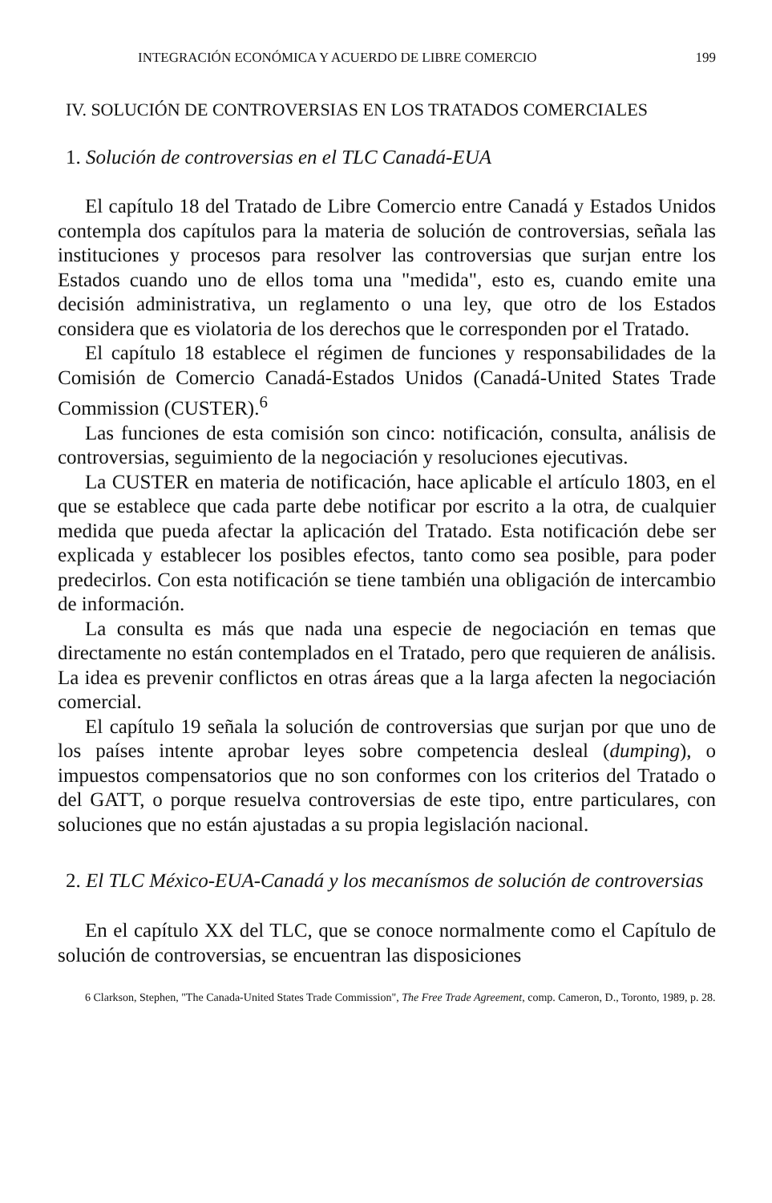INTEGRACIÓN ECONÓMICA Y ACUERDO DE LIBRE COMERCIO 199
IV. SOLUCIÓN DE CONTROVERSIAS EN LOS TRATADOS COMERCIALES
1. Solución de controversias en el TLC Canadá-EUA
El capítulo 18 del Tratado de Libre Comercio entre Canadá y Estados Unidos contempla dos capítulos para la materia de solución de controversias, señala las instituciones y procesos para resolver las controversias que surjan entre los Estados cuando uno de ellos toma una "medida", esto es, cuando emite una decisión administrativa, un reglamento o una ley, que otro de los Estados considera que es violatoria de los derechos que le corresponden por el Tratado.
El capítulo 18 establece el régimen de funciones y responsabilidades de la Comisión de Comercio Canadá-Estados Unidos (Canadá-United States Trade Commission (CUSTER).<sup>6</sup>
Las funciones de esta comisión son cinco: notificación, consulta, análisis de controversias, seguimiento de la negociación y resoluciones ejecutivas.
La CUSTER en materia de notificación, hace aplicable el artículo 1803, en el que se establece que cada parte debe notificar por escrito a la otra, de cualquier medida que pueda afectar la aplicación del Tratado. Esta notificación debe ser explicada y establecer los posibles efectos, tanto como sea posible, para poder predecirlos. Con esta notificación se tiene también una obligación de intercambio de información.
La consulta es más que nada una especie de negociación en temas que directamente no están contemplados en el Tratado, pero que requieren de análisis. La idea es prevenir conflictos en otras áreas que a la larga afecten la negociación comercial.
El capítulo 19 señala la solución de controversias que surjan por que uno de los países intente aprobar leyes sobre competencia desleal (dumping), o impuestos compensatorios que no son conformes con los criterios del Tratado o del GATT, o porque resuelva controversias de este tipo, entre particulares, con soluciones que no están ajustadas a su propia legislación nacional.
2. El TLC México-EUA-Canadá y los mecanísmos de solución de controversias
En el capítulo XX del TLC, que se conoce normalmente como el Capítulo de solución de controversias, se encuentran las disposiciones
6 Clarkson, Stephen, "The Canada-United States Trade Commission", The Free Trade Agreement, comp. Cameron, D., Toronto, 1989, p. 28.